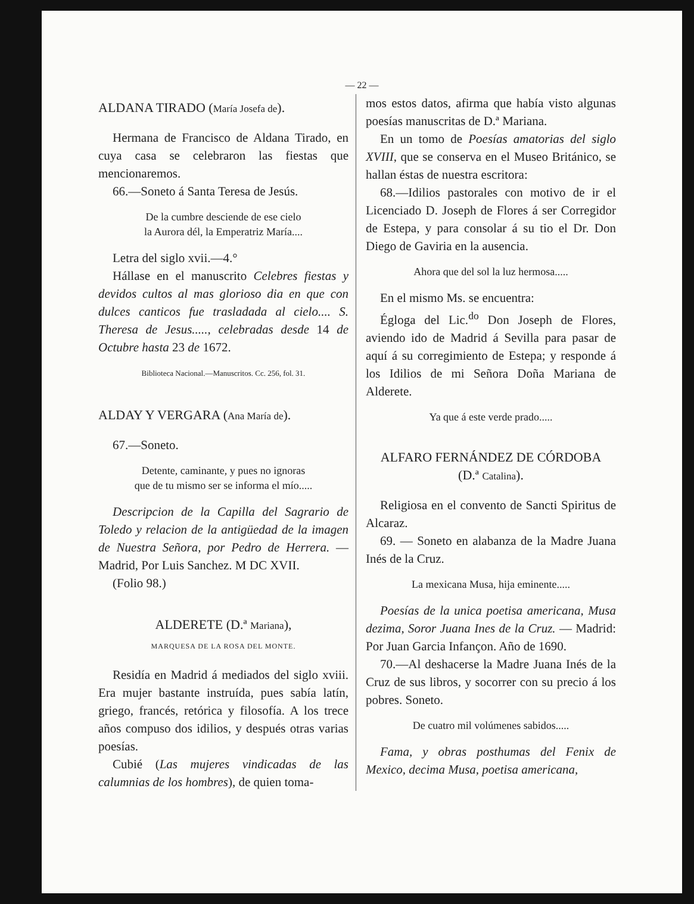— 22 —
ALDANA TIRADO (María Josefa de).
Hermana de Francisco de Aldana Tirado, en cuya casa se celebraron las fiestas que mencionaremos.
66.—Soneto á Santa Teresa de Jesús.
De la cumbre desciende de ese cielo
la Aurora dél, la Emperatriz María....
Letra del siglo xvii.—4.°
Hállase en el manuscrito Celebres fiestas y devidos cultos al mas glorioso dia en que con dulces canticos fue trasladada al cielo.... S. Theresa de Jesus....., celebradas desde 14 de Octubre hasta 23 de 1672.
Biblioteca Nacional.—Manuscritos. Cc. 256, fol. 31.
ALDAY Y VERGARA (Ana María de).
67.—Soneto.
Detente, caminante, y pues no ignoras
que de tu mismo ser se informa el mío.....
Descripcion de la Capilla del Sagrario de Toledo y relacion de la antigüedad de la imagen de Nuestra Señora, por Pedro de Herrera. — Madrid, Por Luis Sanchez. M DC XVII.
(Folio 98.)
ALDERETE (D.ª Mariana),
MARQUESA DE LA ROSA DEL MONTE.
Residía en Madrid á mediados del siglo xviii. Era mujer bastante instruída, pues sabía latín, griego, francés, retórica y filosofía. A los trece años compuso dos idilios, y después otras varias poesías.
Cubié (Las mujeres vindicadas de las calumnias de los hombres), de quien toma-
mos estos datos, afirma que había visto algunas poesías manuscritas de D.ª Mariana.
En un tomo de Poesías amatorias del siglo XVIII, que se conserva en el Museo Británico, se hallan éstas de nuestra escritora:
68.—Idilios pastorales con motivo de ir el Licenciado D. Joseph de Flores á ser Corregidor de Estepa, y para consolar á su tio el Dr. Don Diego de Gaviria en la ausencia.
Ahora que del sol la luz hermosa.....
En el mismo Ms. se encuentra:
Égloga del Lic.<sup>do</sup> Don Joseph de Flores, aviendo ido de Madrid á Sevilla para pasar de aquí á su corregimiento de Estepa; y responde á los Idilios de mi Señora Doña Mariana de Alderete.
Ya que á este verde prado.....
ALFARO FERNÁNDEZ DE CÓRDOBA
(D.ª Catalina).
Religiosa en el convento de Sancti Spiritus de Alcaraz.
69. — Soneto en alabanza de la Madre Juana Inés de la Cruz.
La mexicana Musa, hija eminente.....
Poesías de la unica poetisa americana, Musa dezima, Soror Juana Ines de la Cruz. — Madrid: Por Juan Garcia Infançon. Año de 1690.
70.—Al deshacerse la Madre Juana Inés de la Cruz de sus libros, y socorrer con su precio á los pobres. Soneto.
De cuatro mil volúmenes sabidos.....
Fama, y obras posthumas del Fenix de Mexico, decima Musa, poetisa americana,